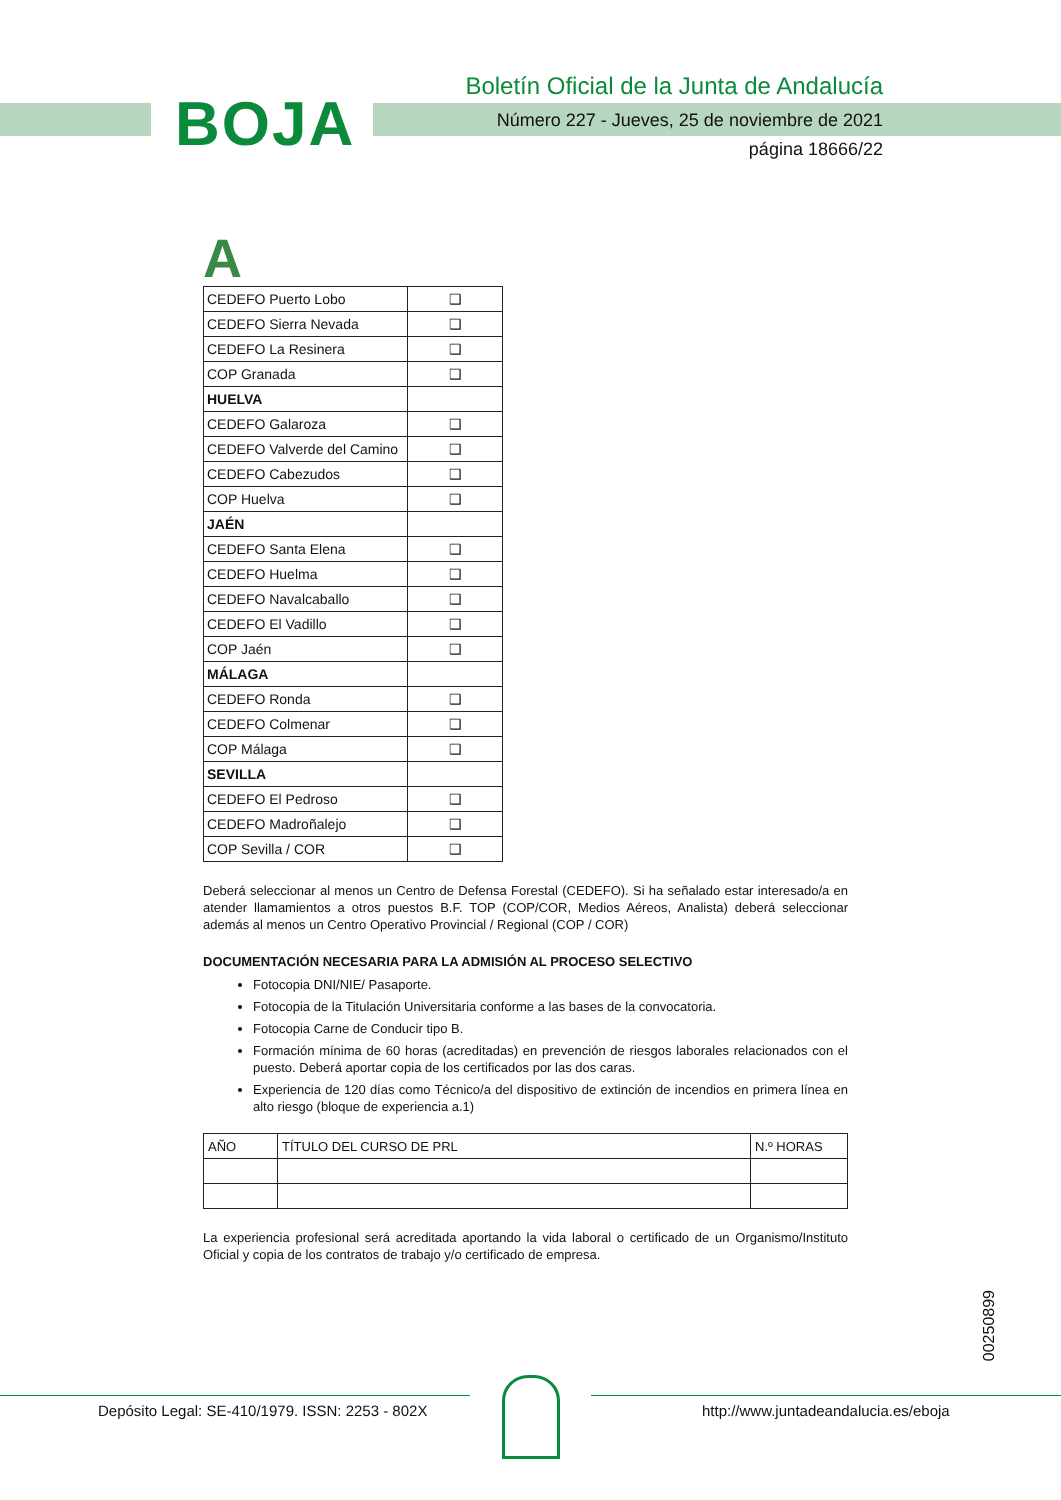BOJA
Boletín Oficial de la Junta de Andalucía
Número 227 - Jueves, 25 de noviembre de 2021
página 18666/22
A
| CEDEFO Puerto Lobo | ❑ |
| CEDEFO Sierra Nevada | ❑ |
| CEDEFO La Resinera | ❑ |
| COP Granada | ❑ |
| HUELVA | |
| CEDEFO Galaroza | ❑ |
| CEDEFO Valverde del Camino | ❑ |
| CEDEFO Cabezudos | ❑ |
| COP Huelva | ❑ |
| JAÉN | |
| CEDEFO Santa Elena | ❑ |
| CEDEFO Huelma | ❑ |
| CEDEFO Navalcaballo | ❑ |
| CEDEFO El Vadillo | ❑ |
| COP Jaén | ❑ |
| MÁLAGA | |
| CEDEFO Ronda | ❑ |
| CEDEFO Colmenar | ❑ |
| COP Málaga | ❑ |
| SEVILLA | |
| CEDEFO El Pedroso | ❑ |
| CEDEFO Madroñalejo | ❑ |
| COP Sevilla / COR | ❑ |
Deberá seleccionar al menos un Centro de Defensa Forestal (CEDEFO). Si ha señalado estar interesado/a en atender llamamientos a otros puestos B.F. TOP (COP/COR, Medios Aéreos, Analista) deberá seleccionar además al menos un Centro Operativo Provincial / Regional (COP / COR)
DOCUMENTACIÓN NECESARIA PARA LA ADMISIÓN AL PROCESO SELECTIVO
Fotocopia DNI/NIE/ Pasaporte.
Fotocopia de la Titulación Universitaria conforme a las bases de la convocatoria.
Fotocopia Carne de Conducir tipo B.
Formación mínima de 60 horas (acreditadas) en prevención de riesgos laborales relacionados con el puesto. Deberá aportar copia de los certificados por las dos caras.
Experiencia de 120 días como Técnico/a del dispositivo de extinción de incendios en primera línea en alto riesgo (bloque de experiencia a.1)
| AÑO | TÍTULO DEL CURSO DE PRL | N.º HORAS |
La experiencia profesional será acreditada aportando la vida laboral o certificado de un Organismo/Instituto Oficial y copia de los contratos de trabajo y/o certificado de empresa.
00250899
Depósito Legal: SE-410/1979. ISSN: 2253 - 802X
http://www.juntadeandalucia.es/eboja